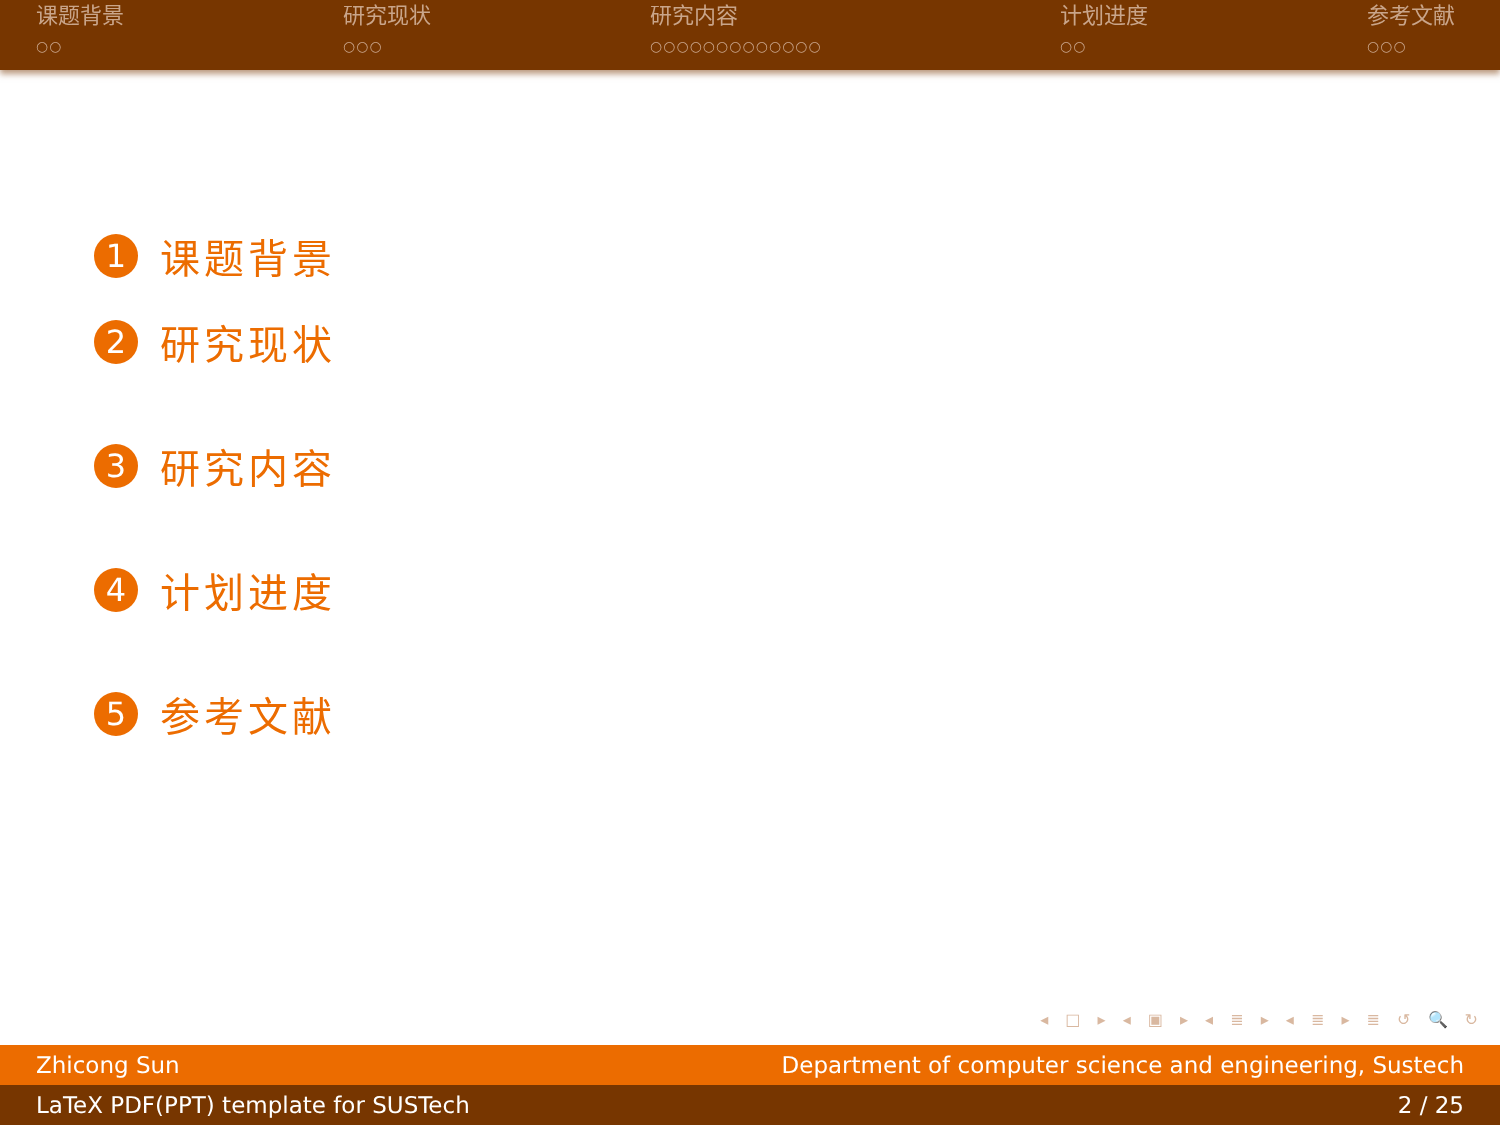课题背景
○○
研究现状
○○○
研究内容
○○○○○○○○○○○○○
计划进度
○○
参考文献
○○○
1 课题背景
2 研究现状
3 研究内容
4 计划进度
5 参考文献
◂ □ ▸ ◂ ▣ ▸ ◂ ≣ ▸ ◂ ≣ ▸ ≣ ↺ 🔍 ↻
Zhicong Sun Department of computer science and engineering, Sustech
LaTeX PDF(PPT) template for SUSTech 2 / 25